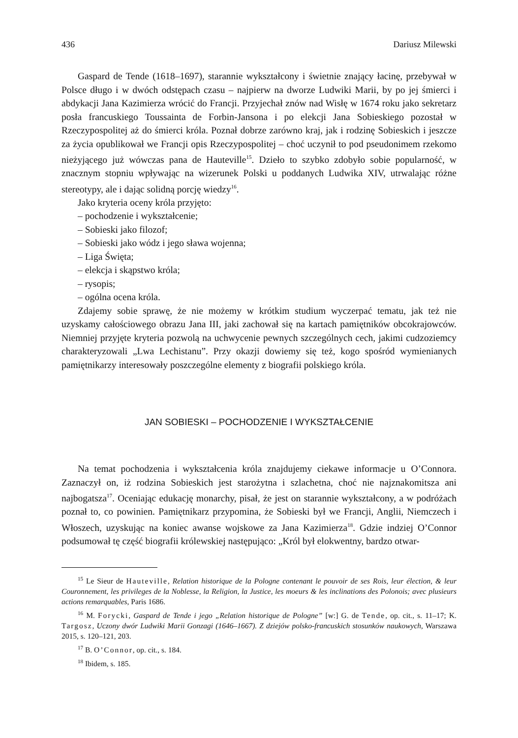436 Dariusz Milewski
Gaspard de Tende (1618–1697), starannie wykształcony i świetnie znający łacinę, przebywał w Polsce długo i w dwóch odstępach czasu – najpierw na dworze Ludwiki Marii, by po jej śmierci i abdykacji Jana Kazimierza wrócić do Francji. Przyjechał znów nad Wisłę w 1674 roku jako sekretarz posła francuskiego Toussainta de Forbin-Jansona i po elekcji Jana Sobieskiego pozostał w Rzeczypospolitej aż do śmierci króla. Poznał dobrze zarówno kraj, jak i rodzinę Sobieskich i jeszcze za życia opublikował we Francji opis Rzeczypospolitej – choć uczynił to pod pseudonimem rzekomo nieżyjącego już wówczas pana de Hauteville<sup>15</sup>. Dzieło to szybko zdobyło sobie popularność, w znacznym stopniu wpływając na wizerunek Polski u poddanych Ludwika XIV, utrwalając różne stereotypy, ale i dając solidną porcję wiedzy<sup>16</sup>.
Jako kryteria oceny króla przyjęto:
– pochodzenie i wykształcenie;
– Sobieski jako filozof;
– Sobieski jako wódz i jego sława wojenna;
– Liga Święta;
– elekcja i skąpstwo króla;
– rysopis;
– ogólna ocena króla.
Zdajemy sobie sprawę, że nie możemy w krótkim studium wyczerpać tematu, jak też nie uzyskamy całościowego obrazu Jana III, jaki zachował się na kartach pamiętników obcokrajowców. Niemniej przyjęte kryteria pozwolą na uchwycenie pewnych szczególnych cech, jakimi cudzoziemcy charakteryzowali „Lwa Lechistanu”. Przy okazji dowiemy się też, kogo spośród wymienianych pamiętnikarzy interesowały poszczególne elementy z biografii polskiego króla.
JAN SOBIESKI – POCHODZENIE I WYKSZTAŁCENIE
Na temat pochodzenia i wykształcenia króla znajdujemy ciekawe informacje u O’Connora. Zaznaczył on, iż rodzina Sobieskich jest starożytna i szlachetna, choć nie najznakomitsza ani najbogatsza<sup>17</sup>. Oceniając edukację monarchy, pisał, że jest on starannie wykształcony, a w podróżach poznał to, co powinien. Pamiętnikarz przypomina, że Sobieski był we Francji, Anglii, Niemczech i Włoszech, uzyskując na koniec awanse wojskowe za Jana Kazimierza<sup>18</sup>. Gdzie indziej O’Connor podsumował tę część biografii królewskiej następująco: „Król był elokwentny, bardzo otwar-
<sup>15</sup> Le Sieur de Hauteville, Relation historique de la Pologne contenant le pouvoir de ses Rois, leur élection, & leur Couronnement, les privileges de la Noblesse, la Religion, la Justice, les moeurs & les inclinations des Polonois; avec plusieurs actions remarquables, Paris 1686.
<sup>16</sup> M. Forycki, Gaspard de Tende i jego „Relation historique de Pologne” [w:] G. de Tende, op. cit., s. 11–17; K. Targosz, Uczony dwór Ludwiki Marii Gonzagi (1646–1667). Z dziejów polsko-francuskich stosunków naukowych, Warszawa 2015, s. 120–121, 203.
<sup>17</sup> B. O’Connor, op. cit., s. 184.
<sup>18</sup> Ibidem, s. 185.